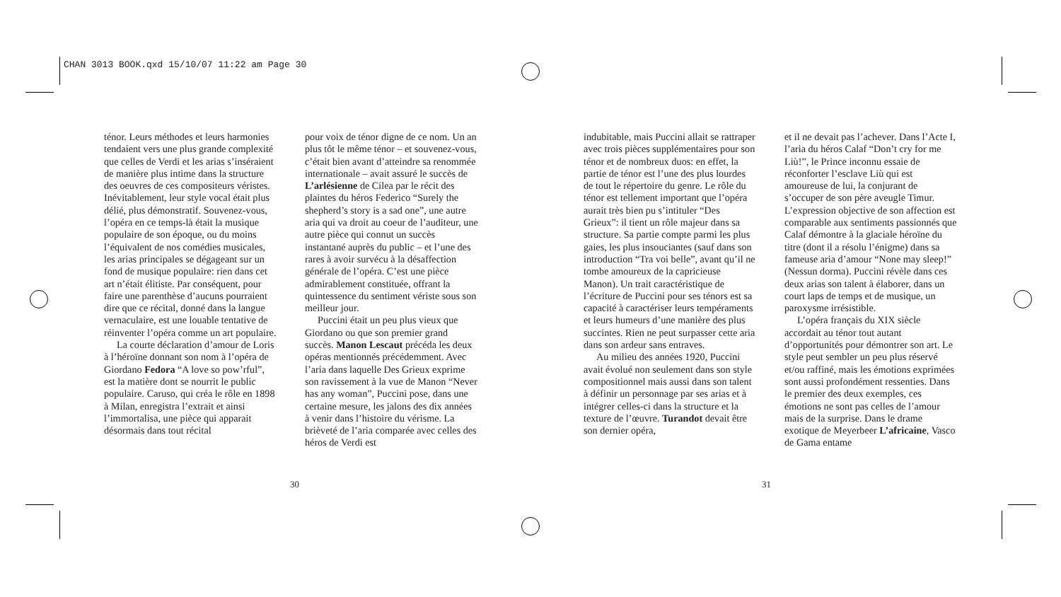CHAN 3013 BOOK.qxd 15/10/07 11:22 am Page 30
ténor. Leurs méthodes et leurs harmonies tendaient vers une plus grande complexité que celles de Verdi et les arias s’inséraient de manière plus intime dans la structure des oeuvres de ces compositeurs véristes. Inévitablement, leur style vocal était plus délié, plus démonstratif. Souvenez-vous, l’opéra en ce temps-là était la musique populaire de son époque, ou du moins l’équivalent de nos comédies musicales, les arias principales se dégageant sur un fond de musique populaire: rien dans cet art n’était élitiste. Par conséquent, pour faire une parenthèse d’aucuns pourraient dire que ce récital, donné dans la langue vernaculaire, est une louable tentative de réinventer l’opéra comme un art populaire.
La courte déclaration d’amour de Loris à l’héroïne donnant son nom à l’opéra de Giordano Fedora “A love so pow’rful”, est la matière dont se nourrit le public populaire. Caruso, qui créa le rôle en 1898 à Milan, enregistra l’extrait et ainsi l’immortalisa, une pièce qui apparait désormais dans tout récital
pour voix de ténor digne de ce nom. Un an plus tôt le même ténor – et souvenez-vous, c’était bien avant d’atteindre sa renommée internationale – avait assuré le succès de L’arlésienne de Cilea par le récit des plaintes du héros Federico “Surely the shepherd’s story is a sad one”, une autre aria qui va droit au coeur de l’auditeur, une autre pièce qui connut un succès instantané auprès du public – et l’une des rares à avoir survécu à la désaffection générale de l’opéra. C’est une pièce admirablement constituée, offrant la quintessence du sentiment vériste sous son meilleur jour.
Puccini était un peu plus vieux que Giordano ou que son premier grand succès. Manon Lescaut précéda les deux opéras mentionnés précédemment. Avec l’aria dans laquelle Des Grieux exprime son ravissement à la vue de Manon “Never has any woman”, Puccini pose, dans une certaine mesure, les jalons des dix années à venir dans l’histoire du vérisme. La brièveté de l’aria comparée avec celles des héros de Verdi est
30
indubitable, mais Puccini allait se rattraper avec trois pièces supplémentaires pour son ténor et de nombreux duos: en effet, la partie de ténor est l’une des plus lourdes de tout le répertoire du genre. Le rôle du ténor est tellement important que l’opéra aurait très bien pu s’intituler “Des Grieux”: il tient un rôle majeur dans sa structure. Sa partie compte parmi les plus gaies, les plus insouciantes (sauf dans son introduction “Tra voi belle”, avant qu’il ne tombe amoureux de la capricieuse Manon). Un trait caractéristique de l’écriture de Puccini pour ses ténors est sa capacité à caractériser leurs tempéraments et leurs humeurs d’une manière des plus succintes. Rien ne peut surpasser cette aria dans son ardeur sans entraves.
Au milieu des années 1920, Puccini avait évolué non seulement dans son style compositionnel mais aussi dans son talent à définir un personnage par ses arias et à intégrer celles-ci dans la structure et la texture de l’œuvre. Turandot devait être son dernier opéra,
31
et il ne devait pas l’achever. Dans l’Acte I, l’aria du héros Calaf “Don’t cry for me Liù!”, le Prince inconnu essaie de réconforter l’esclave Liù qui est amoureuse de lui, la conjurant de s’occuper de son père aveugle Timur. L’expression objective de son affection est comparable aux sentiments passionnés que Calaf démontre à la glaciale héroïne du titre (dont il a résolu l’énigme) dans sa fameuse aria d’amour “None may sleep!” (Nessun dorma). Puccini révèle dans ces deux arias son talent à élaborer, dans un court laps de temps et de musique, un paroxysme irrésistible.
L’opéra français du XIX siècle accordait au ténor tout autant d’opportunités pour démontrer son art. Le style peut sembler un peu plus réservé et/ou raffiné, mais les émotions exprimées sont aussi profondément ressenties. Dans le premier des deux exemples, ces émotions ne sont pas celles de l’amour mais de la surprise. Dans le drame exotique de Meyerbeer L’africaine, Vasco de Gama entame